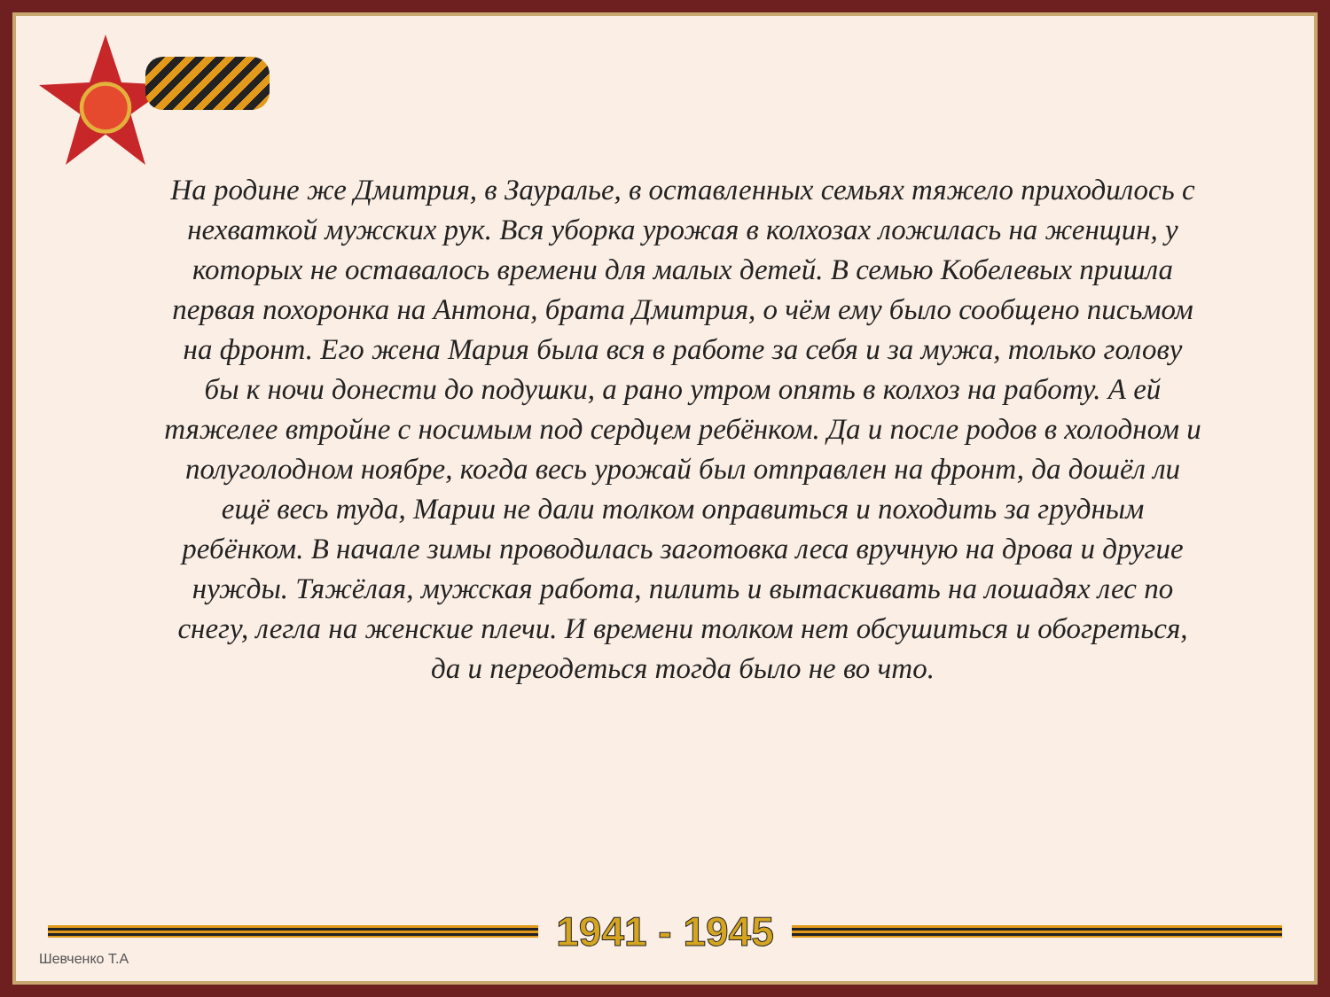На родине же Дмитрия, в Зауралье, в оставленных семьях тяжело приходилось с нехваткой мужских рук. Вся уборка урожая в колхозах ложилась на женщин, у которых не оставалось времени для малых детей. В семью Кобелевых пришла первая похоронка на Антона, брата Дмитрия, о чём ему было сообщено письмом на фронт. Его жена Мария была вся в работе за себя и за мужа, только голову бы к ночи донести до подушки, а рано утром опять в колхоз на работу. А ей тяжелее втройне с носимым под сердцем ребёнком. Да и после родов в холодном и полуголодном ноябре, когда весь урожай был отправлен на фронт, да дошёл ли ещё весь туда, Марии не дали толком оправиться и походить за грудным ребёнком. В начале зимы проводилась заготовка леса вручную на дрова и другие нужды. Тяжёлая, мужская работа, пилить и вытаскивать на лошадях лес по снегу, легла на женские плечи. И времени толком нет обсушиться и обогреться, да и переодеться тогда было не во что.
1941 - 1945
Шевченко Т.А